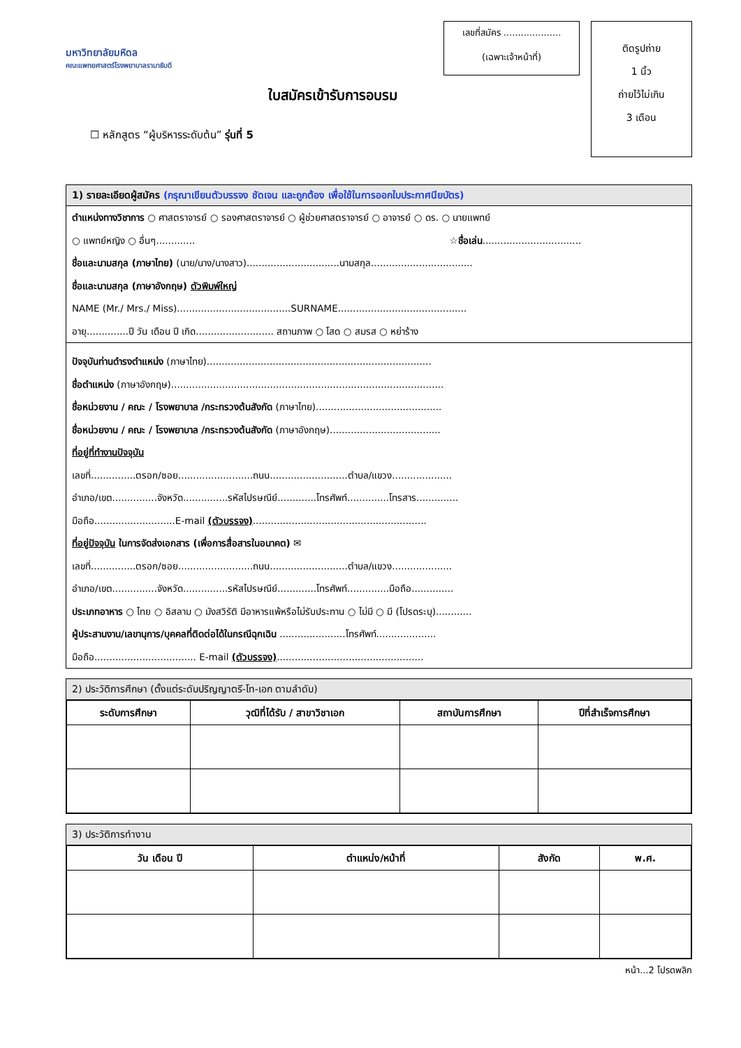มหาวิทยาลัยมหิดล
คณะแพทยศาสตร์โรงพยาบาลรามาธิบดี
ใบสมัครเข้ารับการอบรม
☐ หลักสูตร “ผู้บริหารระดับต้น” รุ่นที่ 5
เลขที่สมัคร ....................
(เฉพาะเจ้าหน้าที่)
ติดรูปถ่าย
1 นิ้ว
ถ่ายไว้ไม่เกิน
3 เดือน
1) รายละเอียดผู้สมัคร (กรุณาเขียนตัวบรรจง ชัดเจน และถูกต้อง เพื่อใช้ในการออกใบประกาศนียบัตร)
ตำแหน่งทางวิชาการ ○ ศาสตราจารย์ ○ รองศาสตราจารย์ ○ ผู้ช่วยศาสตราจารย์ ○ อาจารย์ ○ ดร. ○ นายแพทย์
○ แพทย์หญิง ○ อื่นๆ............. ☆ชื่อเล่น.................................
ชื่อและนามสกุล (ภาษาไทย) (นาย/นาง/นางสาว)...............................นามสกุล..................................
ชื่อและนามสกุล (ภาษาอังกฤษ) ตัวพิมพ์ใหญ่
NAME (Mr./ Mrs./ Miss)......................................SURNAME...........................................
อายุ..............ปี วัน เดือน ปี เกิด.......................... สถานภาพ ○ โสด ○ สมรส ○ หย่าร้าง
ปัจจุบันท่านดำรงตำแหน่ง (ภาษาไทย)...........................................................................
ชื่อตำแหน่ง (ภาษาอังกฤษ)...........................................................................................
ชื่อหน่วยงาน / คณะ / โรงพยาบาล /กระทรวงต้นสังกัด (ภาษาไทย)..........................................
ชื่อหน่วยงาน / คณะ / โรงพยาบาล /กระทรวงต้นสังกัด (ภาษาอังกฤษ).....................................
ที่อยู่ที่ทำงานปัจจุบัน
เลขที่...............ตรอก/ซอย.........................ถนน..........................ตำบล/แขวง....................
อำเภอ/เขต...............จังหวัด...............รหัสไปรษณีย์.............โทรศัพท์..............โทรสาร..............
มือถือ...........................E-mail (ตัวบรรจง)..........................................................
ที่อยู่ปัจจุบัน ในการจัดส่งเอกสาร (เพื่อการสื่อสารในอนาคต) ✉
เลขที่...............ตรอก/ซอย.........................ถนน..........................ตำบล/แขวง....................
อำเภอ/เขต...............จังหวัด...............รหัสไปรษณีย์.............โทรศัพท์..............มือถือ..............
ประเภทอาหาร ○ ไทย ○ อิสลาม ○ มังสวิรัติ มีอาหารแพ้หรือไม่รับประทาน ○ ไม่มี ○ มี (โปรดระบุ)............
ผู้ประสานงาน/เลขานุการ/บุคคลที่ติดต่อได้ในกรณีฉุกเฉิน ......................โทรศัพท์....................
มือถือ.................................. E-mail (ตัวบรรจง).................................................
2) ประวัติการศึกษา (ตั้งแต่ระดับปริญญาตรี-โท-เอก ตามลำดับ)
| ระดับการศึกษา | วุฒิที่ได้รับ / สาขาวิชาเอก | สถาบันการศึกษา | ปีที่สำเร็จการศึกษา |
| --- | --- | --- | --- |
3) ประวัติการทำงาน
| วัน เดือน ปี | ตำแหน่ง/หน้าที่ | สังกัด | พ.ศ. |
| --- | --- | --- | --- |
หน้า...2 โปรดพลิก